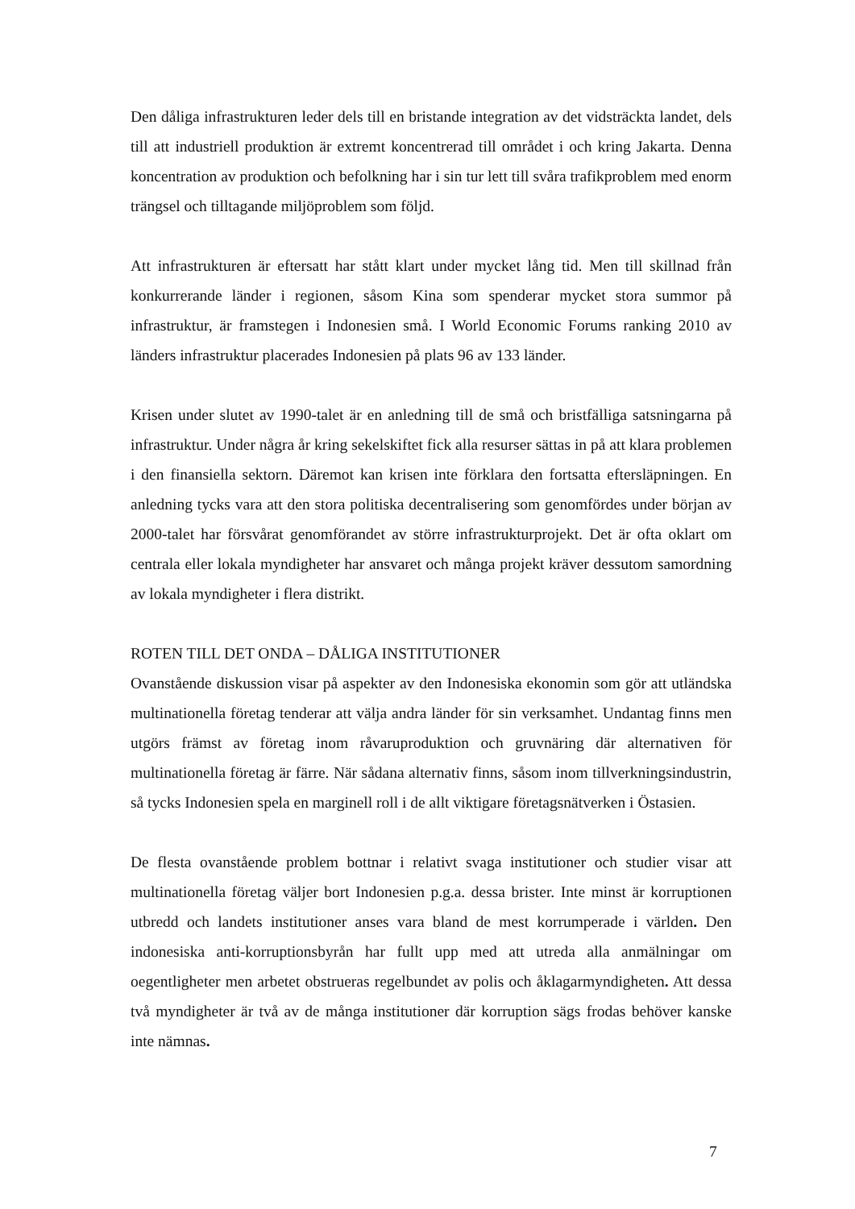Den dåliga infrastrukturen leder dels till en bristande integration av det vidsträckta landet, dels till att industriell produktion är extremt koncentrerad till området i och kring Jakarta. Denna koncentration av produktion och befolkning har i sin tur lett till svåra trafikproblem med enorm trängsel och tilltagande miljöproblem som följd.
Att infrastrukturen är eftersatt har stått klart under mycket lång tid. Men till skillnad från konkurrerande länder i regionen, såsom Kina som spenderar mycket stora summor på infrastruktur, är framstegen i Indonesien små. I World Economic Forums ranking 2010 av länders infrastruktur placerades Indonesien på plats 96 av 133 länder.
Krisen under slutet av 1990-talet är en anledning till de små och bristfälliga satsningarna på infrastruktur. Under några år kring sekelskiftet fick alla resurser sättas in på att klara problemen i den finansiella sektorn. Däremot kan krisen inte förklara den fortsatta eftersläpningen. En anledning tycks vara att den stora politiska decentralisering som genomfördes under början av 2000-talet har försvårat genomförandet av större infrastrukturprojekt. Det är ofta oklart om centrala eller lokala myndigheter har ansvaret och många projekt kräver dessutom samordning av lokala myndigheter i flera distrikt.
ROTEN TILL DET ONDA – DÅLIGA INSTITUTIONER
Ovanstående diskussion visar på aspekter av den Indonesiska ekonomin som gör att utländska multinationella företag tenderar att välja andra länder för sin verksamhet. Undantag finns men utgörs främst av företag inom råvaruproduktion och gruvnäring där alternativen för multinationella företag är färre. När sådana alternativ finns, såsom inom tillverkningsindustrin, så tycks Indonesien spela en marginell roll i de allt viktigare företagsnätverken i Östasien.
De flesta ovanstående problem bottnar i relativt svaga institutioner och studier visar att multinationella företag väljer bort Indonesien p.g.a. dessa brister. Inte minst är korruptionen utbredd och landets institutioner anses vara bland de mest korrumperade i världen. Den indonesiska anti-korruptionsbyrån har fullt upp med att utreda alla anmälningar om oegentligheter men arbetet obstrueras regelbundet av polis och åklagarmyndigheten. Att dessa två myndigheter är två av de många institutioner där korruption sägs frodas behöver kanske inte nämnas.
7